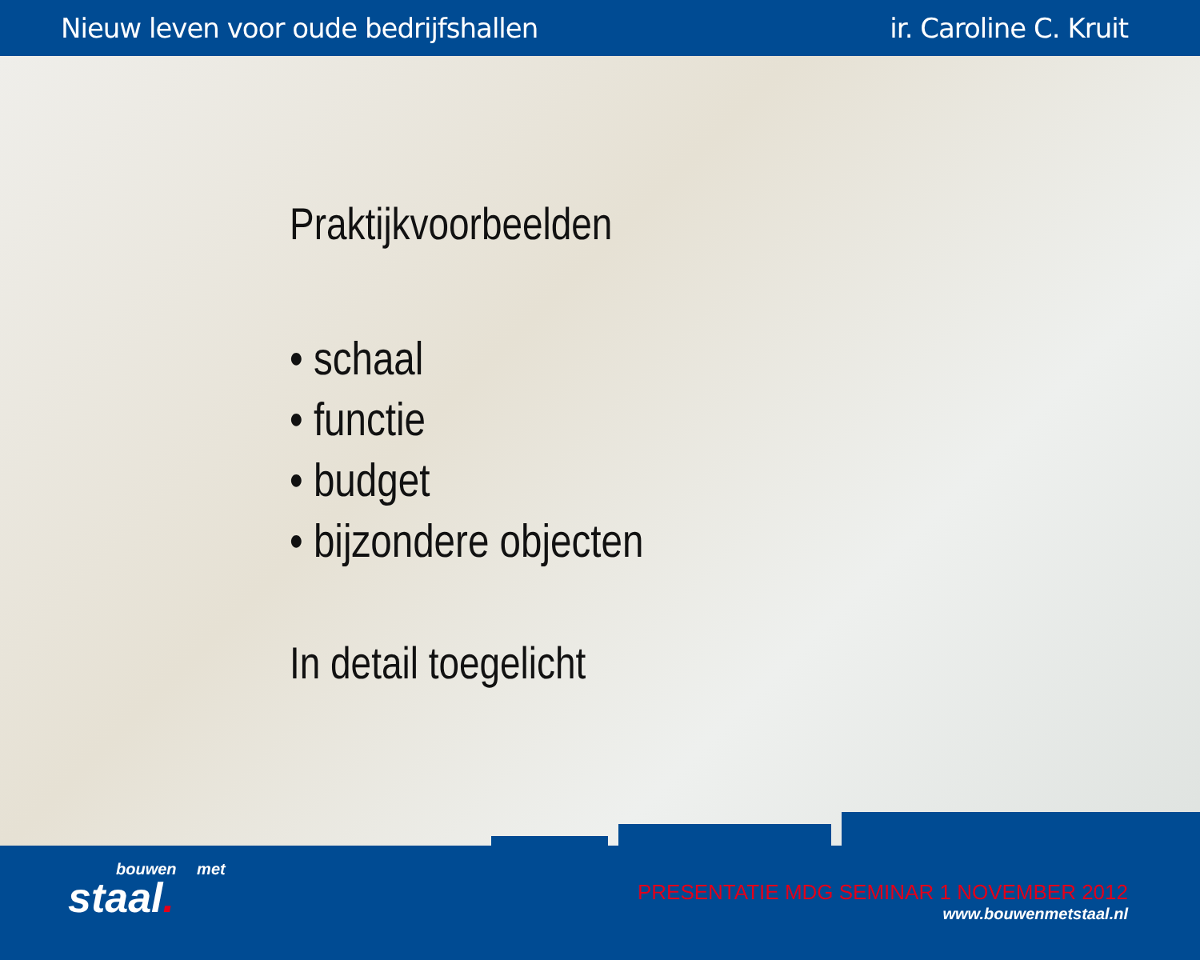Nieuw leven voor oude bedrijfshallen ir. Caroline C. Kruit
Praktijkvoorbeelden
• schaal
• functie
• budget
• bijzondere objecten
In detail toegelicht
bouwen met
staal.
PRESENTATIE MDG SEMINAR 1 NOVEMBER 2012
www.bouwenmetstaal.nl